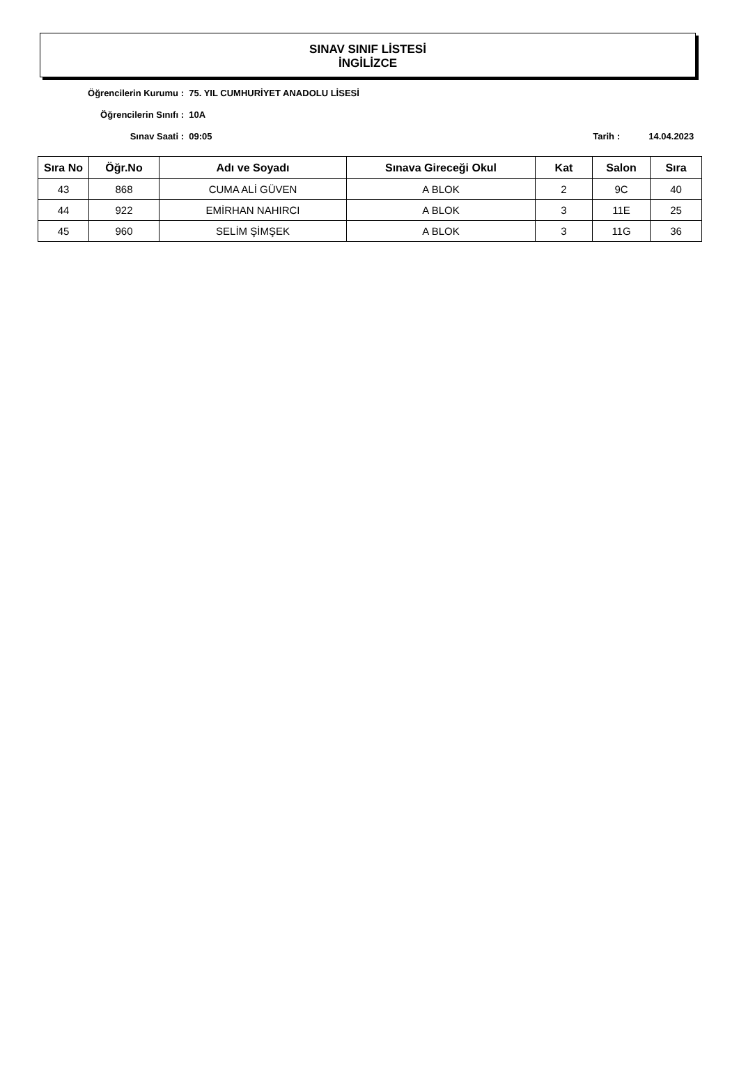SINAV SINIF LİSTESİ
İNGİLİZCE
Öğrencilerin Kurumu : 75. YIL CUMHURİYET ANADOLU LİSESİ
Öğrencilerin Sınıfı : 10A
Sınav Saati : 09:05 Tarih : 14.04.2023
| Sıra No | Öğr.No | Adı ve Soyadı | Sınava Gireceği Okul | Kat | Salon | Sıra |
| --- | --- | --- | --- | --- | --- | --- |
| 43 | 868 | CUMA ALİ GÜVEN | A BLOK | 2 | 9C | 40 |
| 44 | 922 | EMİRHAN NAHIRCI | A BLOK | 3 | 11E | 25 |
| 45 | 960 | SELİM ŞİMŞEK | A BLOK | 3 | 11G | 36 |